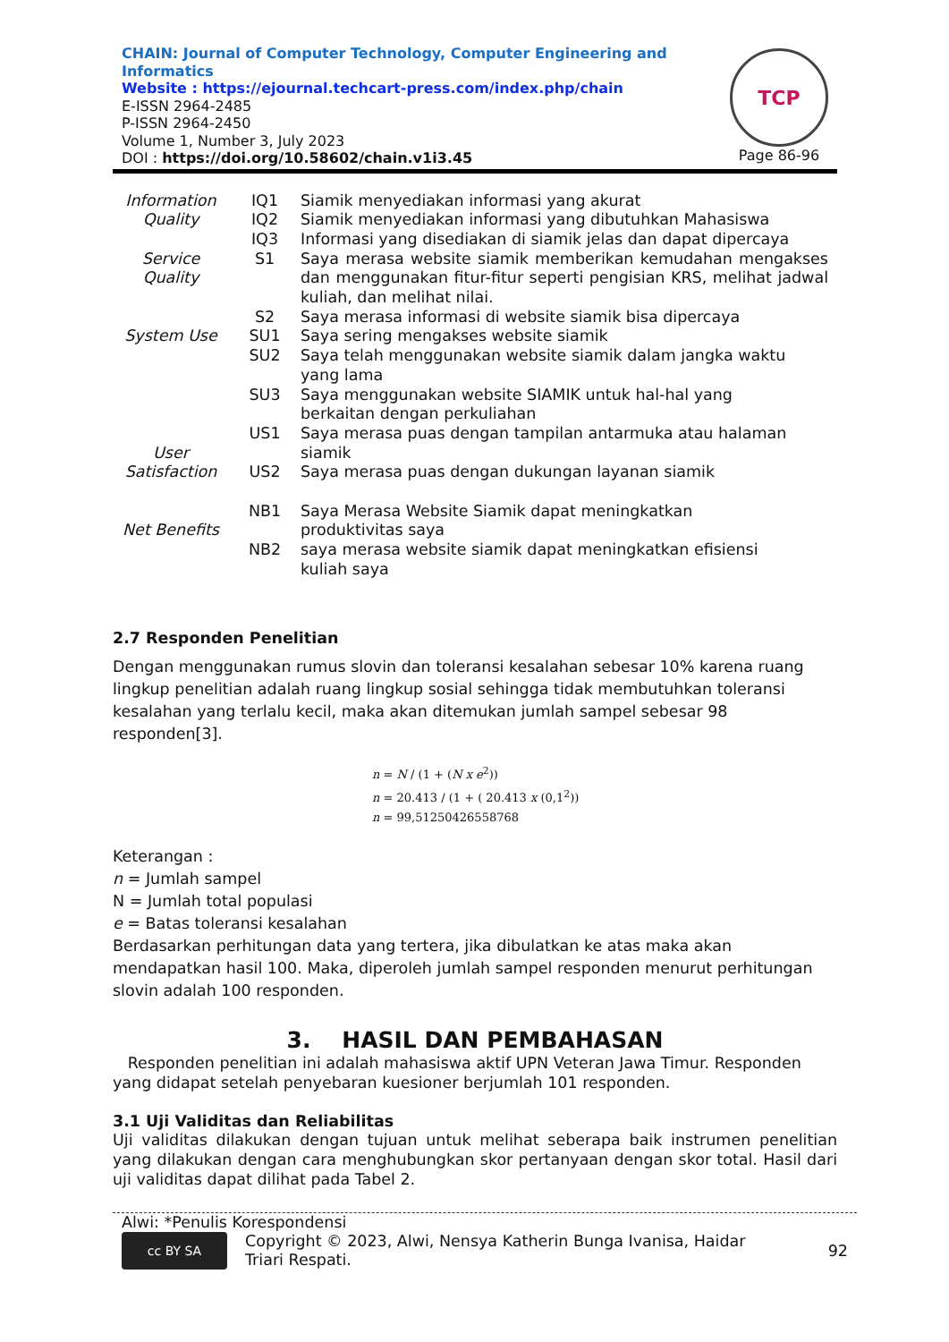CHAIN: Journal of Computer Technology, Computer Engineering and Informatics
Website : https://ejournal.techcart-press.com/index.php/chain
E-ISSN 2964-2485
P-ISSN 2964-2450
Volume 1, Number 3, July 2023
DOI : https://doi.org/10.58602/chain.v1i3.45
TCP
Page 86-96
| Information Quality | IQ1 IQ2 IQ3 | Siamik menyediakan informasi yang akurat Siamik menyediakan informasi yang dibutuhkan Mahasiswa Informasi yang disediakan di siamik jelas dan dapat dipercaya |
| Service Quality | S1 | Saya merasa website siamik memberikan kemudahan mengakses dan menggunakan fitur-fitur seperti pengisian KRS, melihat jadwal kuliah, dan melihat nilai. |
| | S2 | Saya merasa informasi di website siamik bisa dipercaya |
| System Use | SU1 | Saya sering mengakses website siamik |
| | SU2 | Saya telah menggunakan website siamik dalam jangka waktu yang lama |
| | SU3 | Saya menggunakan website SIAMIK untuk hal-hal yang berkaitan dengan perkuliahan |
| User Satisfaction | US1 | Saya merasa puas dengan tampilan antarmuka atau halaman siamik |
| | US2 | Saya merasa puas dengan dukungan layanan siamik |
| Net Benefits | NB1 | Saya Merasa Website Siamik dapat meningkatkan produktivitas saya |
| | NB2 | saya merasa website siamik dapat meningkatkan efisiensi kuliah saya |
2.7 Responden Penelitian
Dengan menggunakan rumus slovin dan toleransi kesalahan sebesar 10% karena ruang lingkup penelitian adalah ruang lingkup sosial sehingga tidak membutuhkan toleransi kesalahan yang terlalu kecil, maka akan ditemukan jumlah sampel sebesar 98 responden[3].
n = N / (1 + (N x e<sup>2</sup>))
n = 20.413 / (1 + ( 20.413 x (0,1<sup>2</sup>))
n = 99,51250426558768
Keterangan :
n = Jumlah sampel
N = Jumlah total populasi
e = Batas toleransi kesalahan
Berdasarkan perhitungan data yang tertera, jika dibulatkan ke atas maka akan mendapatkan hasil 100. Maka, diperoleh jumlah sampel responden menurut perhitungan slovin adalah 100 responden.
3. HASIL DAN PEMBAHASAN
Responden penelitian ini adalah mahasiswa aktif UPN Veteran Jawa Timur. Responden yang didapat setelah penyebaran kuesioner berjumlah 101 responden.
3.1 Uji Validitas dan Reliabilitas
Uji validitas dilakukan dengan tujuan untuk melihat seberapa baik instrumen penelitian yang dilakukan dengan cara menghubungkan skor pertanyaan dengan skor total. Hasil dari uji validitas dapat dilihat pada Tabel 2.
Alwi: *Penulis Korespondensi
cc BY SA Copyright © 2023, Alwi, Nensya Katherin Bunga Ivanisa, Haidar
Triari Respati. 92